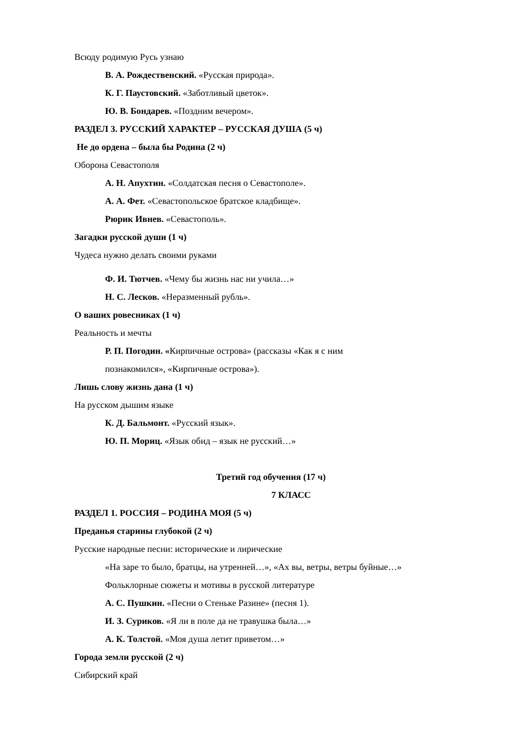Всюду родимую Русь узнаю
В. А. Рождественский. «Русская природа».
К. Г. Паустовский. «Заботливый цветок».
Ю. В. Бондарев. «Поздним вечером».
РАЗДЕЛ 3. РУССКИЙ ХАРАКТЕР – РУССКАЯ ДУША (5 ч)
Не до ордена – была бы Родина (2 ч)
Оборона Севастополя
А. Н. Апухтин. «Солдатская песня о Севастополе».
А. А. Фет. «Севастопольское братское кладбище».
Рюрик Ивнев. «Севастополь».
Загадки русской души (1 ч)
Чудеса нужно делать своими руками
Ф. И. Тютчев. «Чему бы жизнь нас ни учила…»
Н. С. Лесков. «Неразменный рубль».
О ваших ровесниках (1 ч)
Реальность и мечты
Р. П. Погодин. «Кирпичные острова» (рассказы «Как я с ним
познакомился», «Кирпичные острова»).
Лишь слову жизнь дана (1 ч)
На русском дышим языке
К. Д. Бальмонт. «Русский язык».
Ю. П. Мориц. «Язык обид – язык не русский…»
Третий год обучения (17 ч)
7 КЛАСС
РАЗДЕЛ 1. РОССИЯ – РОДИНА МОЯ (5 ч)
Преданья старины глубокой (2 ч)
Русские народные песни: исторические и лирические
«На заре то было, братцы, на утренней…», «Ах вы, ветры, ветры буйные…»
Фольклорные сюжеты и мотивы в русской литературе
А. С. Пушкин. «Песни о Стеньке Разине» (песня 1).
И. З. Суриков. «Я ли в поле да не травушка была…»
А. К. Толстой. «Моя душа летит приветом…»
Города земли русской (2 ч)
Сибирский край